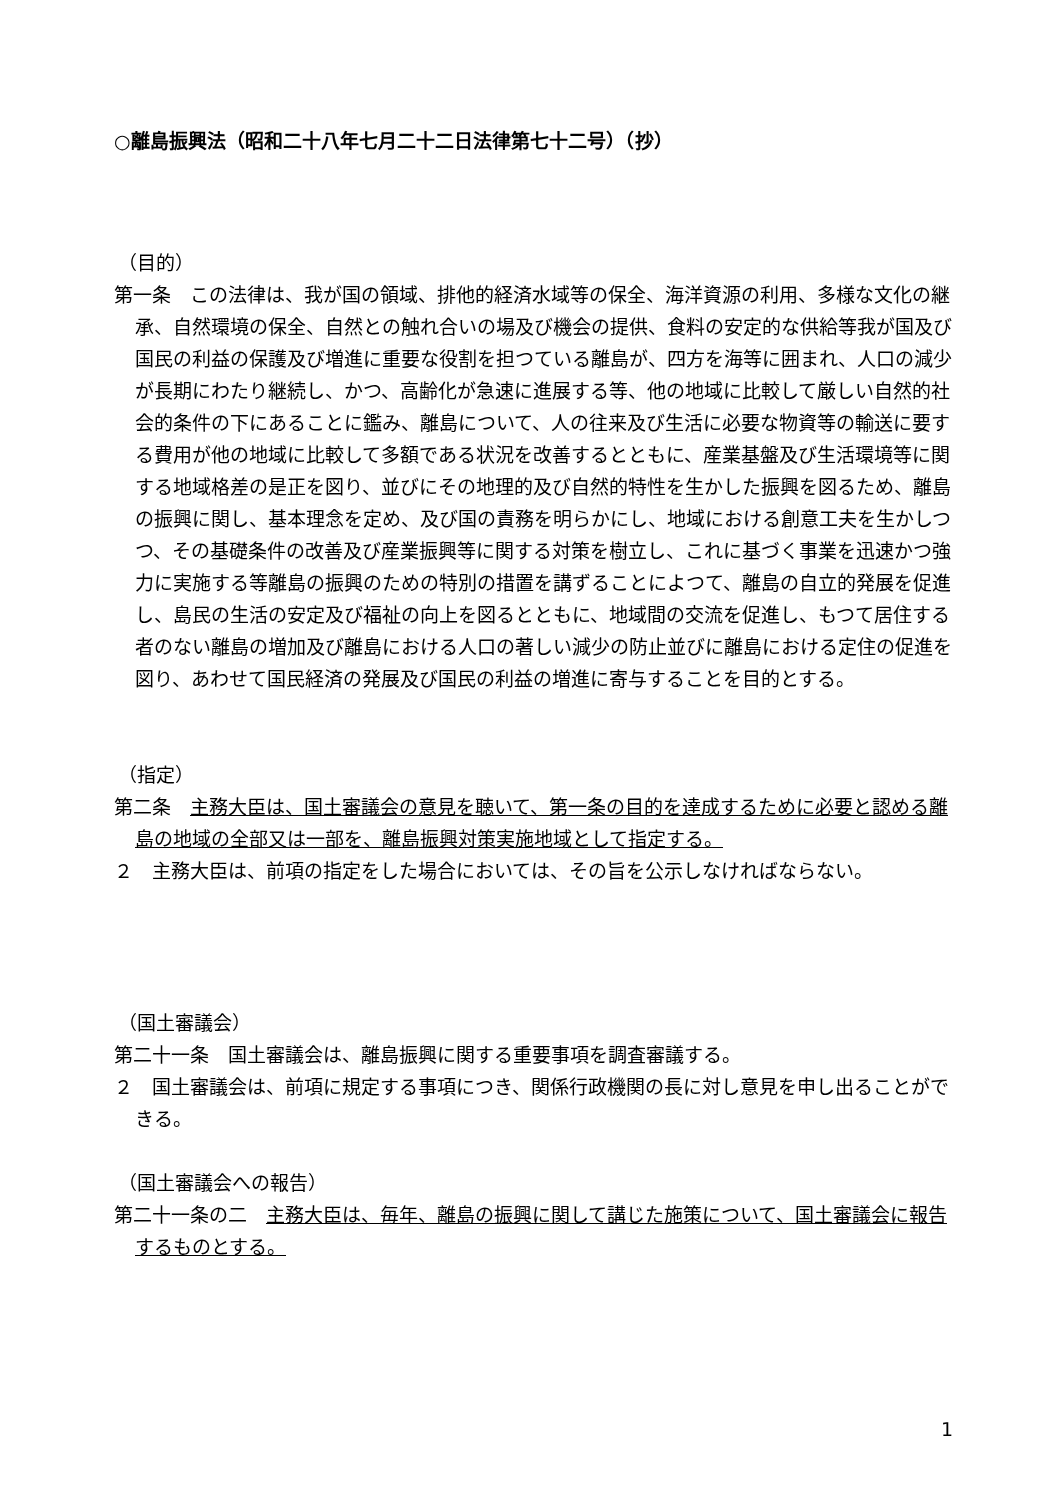○離島振興法（昭和二十八年七月二十二日法律第七十二号）（抄）
（目的）
第一条　この法律は、我が国の領域、排他的経済水域等の保全、海洋資源の利用、多様な文化の継承、自然環境の保全、自然との触れ合いの場及び機会の提供、食料の安定的な供給等我が国及び国民の利益の保護及び増進に重要な役割を担つている離島が、四方を海等に囲まれ、人口の減少が長期にわたり継続し、かつ、高齢化が急速に進展する等、他の地域に比較して厳しい自然的社会的条件の下にあることに鑑み、離島について、人の往来及び生活に必要な物資等の輸送に要する費用が他の地域に比較して多額である状況を改善するとともに、産業基盤及び生活環境等に関する地域格差の是正を図り、並びにその地理的及び自然的特性を生かした振興を図るため、離島の振興に関し、基本理念を定め、及び国の責務を明らかにし、地域における創意工夫を生かしつつ、その基礎条件の改善及び産業振興等に関する対策を樹立し、これに基づく事業を迅速かつ強力に実施する等離島の振興のための特別の措置を講ずることによつて、離島の自立的発展を促進し、島民の生活の安定及び福祉の向上を図るとともに、地域間の交流を促進し、もつて居住する者のない離島の増加及び離島における人口の著しい減少の防止並びに離島における定住の促進を図り、あわせて国民経済の発展及び国民の利益の増進に寄与することを目的とする。
（指定）
第二条　主務大臣は、国土審議会の意見を聴いて、第一条の目的を達成するために必要と認める離島の地域の全部又は一部を、離島振興対策実施地域として指定する。
２　主務大臣は、前項の指定をした場合においては、その旨を公示しなければならない。
（国土審議会）
第二十一条　国土審議会は、離島振興に関する重要事項を調査審議する。
２　国土審議会は、前項に規定する事項につき、関係行政機関の長に対し意見を申し出ることができる。
（国土審議会への報告）
第二十一条の二　主務大臣は、毎年、離島の振興に関して講じた施策について、国土審議会に報告するものとする。
1